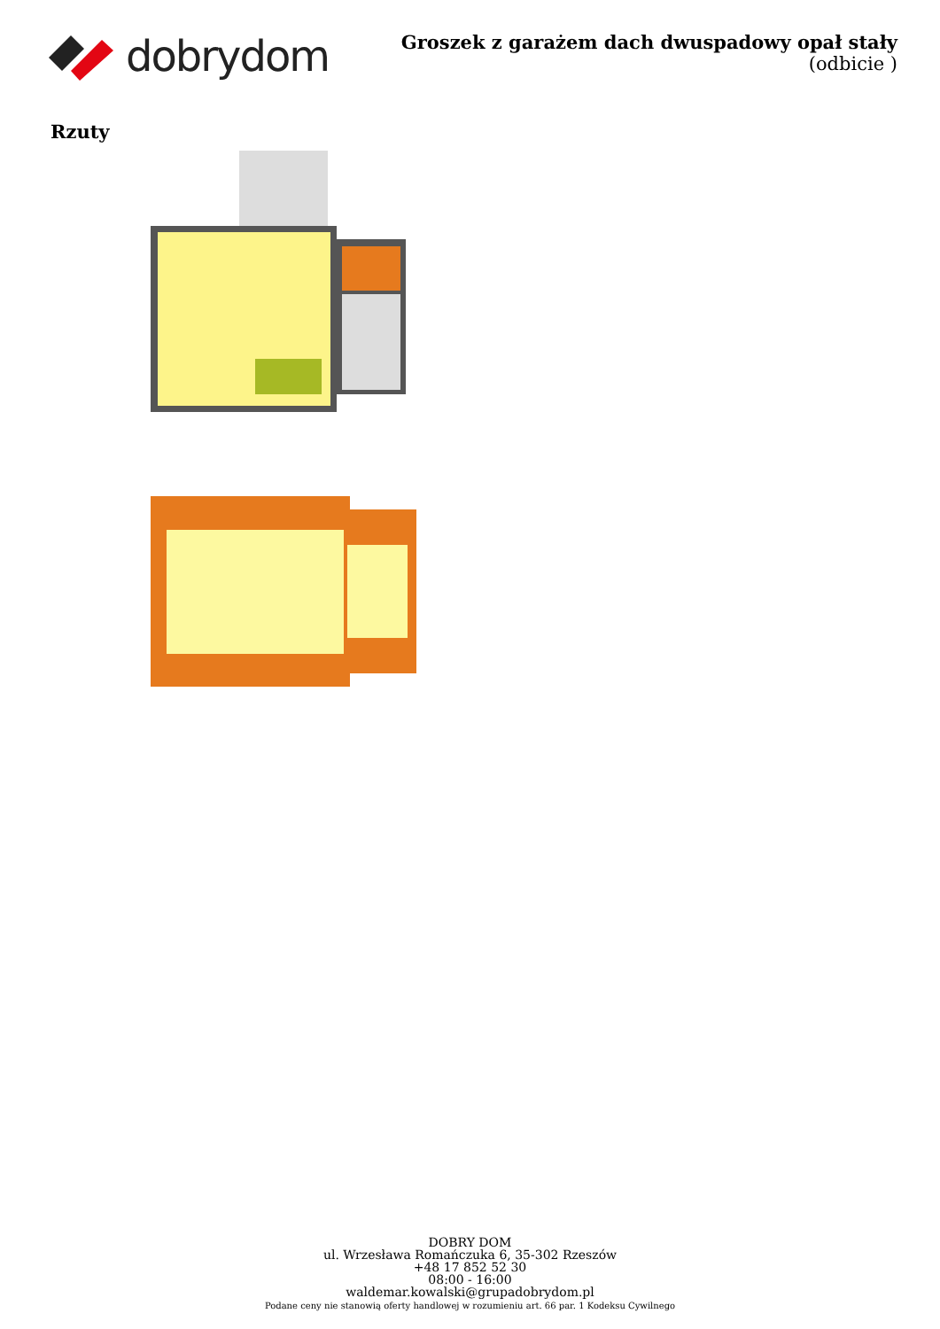dobrydom
Groszek z garażem dach dwuspadowy opał stały
(odbicie )
Rzuty
DOBRY DOM
ul. Wrzesława Romańczuka 6, 35-302 Rzeszów
+48 17 852 52 30
08:00 - 16:00
waldemar.kowalski@grupadobrydom.pl
Podane ceny nie stanowią oferty handlowej w rozumieniu art. 66 par. 1 Kodeksu Cywilnego